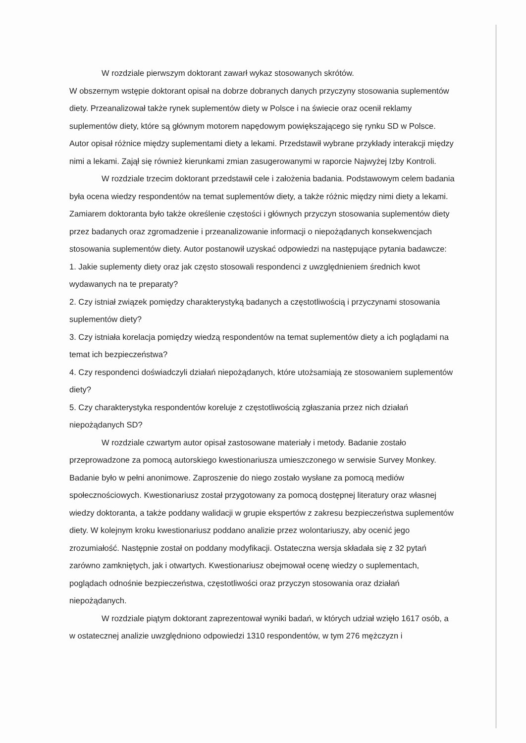W rozdziale pierwszym doktorant zawarł wykaz stosowanych skrótów.
W obszernym wstępie doktorant opisał na dobrze dobranych danych przyczyny stosowania suplementów diety. Przeanalizował także rynek suplementów diety w Polsce i na świecie oraz ocenił reklamy suplementów diety, które są głównym motorem napędowym powiększającego się rynku SD w Polsce. Autor opisał różnice między suplementami diety a lekami. Przedstawił wybrane przykłady interakcji między nimi a lekami. Zajął się również kierunkami zmian zasugerowanymi w raporcie Najwyżej Izby Kontroli.
W rozdziale trzecim doktorant przedstawił cele i założenia badania. Podstawowym celem badania była ocena wiedzy respondentów na temat suplementów diety, a także różnic między nimi diety a lekami. Zamiarem doktoranta było także określenie częstości i głównych przyczyn stosowania suplementów diety przez badanych oraz zgromadzenie i przeanalizowanie informacji o niepożądanych konsekwencjach stosowania suplementów diety. Autor postanowił uzyskać odpowiedzi na następujące pytania badawcze:
1. Jakie suplementy diety oraz jak często stosowali respondenci z uwzględnieniem średnich kwot wydawanych na te preparaty?
2. Czy istniał związek pomiędzy charakterystyką badanych a częstotliwością i przyczynami stosowania suplementów diety?
3. Czy istniała korelacja pomiędzy wiedzą respondentów na temat suplementów diety a ich poglądami na temat ich bezpieczeństwa?
4. Czy respondenci doświadczyli działań niepożądanych, które utożsamiają ze stosowaniem suplementów diety?
5. Czy charakterystyka respondentów koreluje z częstotliwością zgłaszania przez nich działań niepożądanych SD?
W rozdziale czwartym autor opisał zastosowane materiały i metody. Badanie zostało przeprowadzone za pomocą autorskiego kwestionariusza umieszczonego w serwisie Survey Monkey. Badanie było w pełni anonimowe. Zaproszenie do niego zostało wysłane za pomocą mediów społecznościowych. Kwestionariusz został przygotowany za pomocą dostępnej literatury oraz własnej wiedzy doktoranta, a także poddany walidacji w grupie ekspertów z zakresu bezpieczeństwa suplementów diety. W kolejnym kroku kwestionariusz poddano analizie przez wolontariuszy, aby ocenić jego zrozumiałość. Następnie został on poddany modyfikacji. Ostateczna wersja składała się z 32 pytań zarówno zamkniętych, jak i otwartych. Kwestionariusz obejmował ocenę wiedzy o suplementach, poglądach odnośnie bezpieczeństwa, częstotliwości oraz przyczyn stosowania oraz działań niepożądanych.
W rozdziale piątym doktorant zaprezentował wyniki badań, w których udział wzięło 1617 osób, a w ostatecznej analizie uwzględniono odpowiedzi 1310 respondentów, w tym 276 mężczyzn i